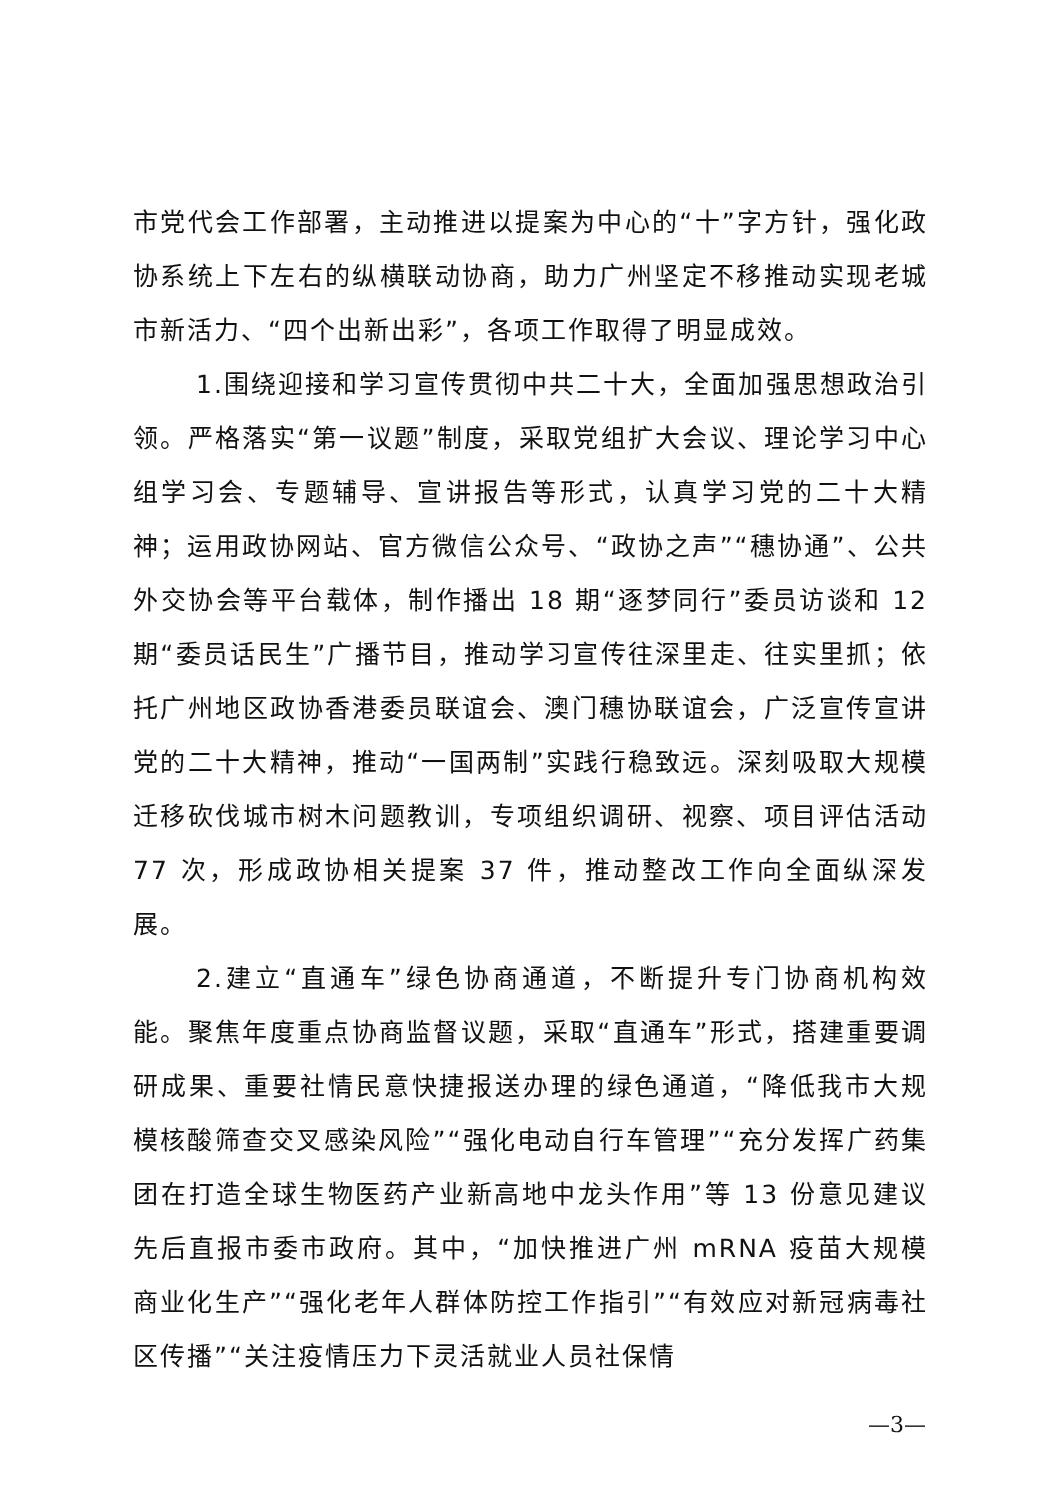市党代会工作部署，主动推进以提案为中心的“十”字方针，强化政协系统上下左右的纵横联动协商，助力广州坚定不移推动实现老城市新活力、“四个出新出彩”，各项工作取得了明显成效。
1.围绕迎接和学习宣传贯彻中共二十大，全面加强思想政治引领。严格落实“第一议题”制度，采取党组扩大会议、理论学习中心组学习会、专题辅导、宣讲报告等形式，认真学习党的二十大精神；运用政协网站、官方微信公众号、“政协之声”“穗协通”、公共外交协会等平台载体，制作播出 18 期“逐梦同行”委员访谈和 12 期“委员话民生”广播节目，推动学习宣传往深里走、往实里抓；依托广州地区政协香港委员联谊会、澳门穗协联谊会，广泛宣传宣讲党的二十大精神，推动“一国两制”实践行稳致远。深刻吸取大规模迁移砍伐城市树木问题教训，专项组织调研、视察、项目评估活动 77 次，形成政协相关提案 37 件，推动整改工作向全面纵深发展。
2.建立“直通车”绿色协商通道，不断提升专门协商机构效能。聚焦年度重点协商监督议题，采取“直通车”形式，搭建重要调研成果、重要社情民意快捷报送办理的绿色通道，“降低我市大规模核酸筛查交叉感染风险”“强化电动自行车管理”“充分发挥广药集团在打造全球生物医药产业新高地中龙头作用”等 13 份意见建议先后直报市委市政府。其中，“加快推进广州 mRNA 疫苗大规模商业化生产”“强化老年人群体防控工作指引”“有效应对新冠病毒社区传播”“关注疫情压力下灵活就业人员社保情
—3—